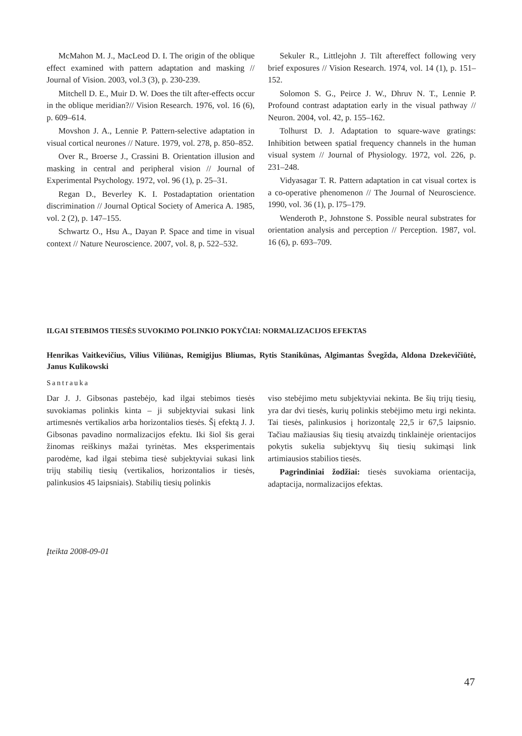McMahon M. J., MacLeod D. I. The origin of the oblique effect examined with pattern adaptation and masking // Journal of Vision. 2003, vol.3 (3), p. 230-239.
Mitchell D. E., Muir D. W. Does the tilt after-effects occur in the oblique meridian?// Vision Research. 1976, vol. 16 (6), p. 609–614.
Movshon J. A., Lennie P. Pattern-selective adaptation in visual cortical neurones // Nature. 1979, vol. 278, p. 850–852.
Over R., Broerse J., Crassini B. Orientation illusion and masking in central and peripheral vision // Journal of Experimental Psychology. 1972, vol. 96 (1), p. 25–31.
Regan D., Beverley K. I. Postadaptation orientation discrimination // Journal Optical Society of America A. 1985, vol. 2 (2), p. 147–155.
Schwartz O., Hsu A., Dayan P. Space and time in visual context // Nature Neuroscience. 2007, vol. 8, p. 522–532.
Sekuler R., Littlejohn J. Tilt aftereffect following very brief exposures // Vision Research. 1974, vol. 14 (1), p. 151–152.
Solomon S. G., Peirce J. W., Dhruv N. T., Lennie P. Profound contrast adaptation early in the visual pathway // Neuron. 2004, vol. 42, p. 155–162.
Tolhurst D. J. Adaptation to square-wave gratings: Inhibition between spatial frequency channels in the human visual system // Journal of Physiology. 1972, vol. 226, p. 231–248.
Vidyasagar T. R. Pattern adaptation in cat visual cortex is a co-operative phenomenon // The Journal of Neuroscience. 1990, vol. 36 (1), p. l75–179.
Wenderoth P., Johnstone S. Possible neural substrates for orientation analysis and perception // Perception. 1987, vol. 16 (6), p. 693–709.
ILGAI STEBIMOS TIESĖS SUVOKIMO POLINKIO POKYČIAI: NORMALIZACIJOS EFEKTAS
Henrikas Vaitkevičius, Vilius Viliūnas, Remigijus Bliumas, Rytis Stanikūnas, Algimantas Švegžda, Aldona Dzekevičiūtė, Janus Kulikowski
Santrauka
Dar J. J. Gibsonas pastebėjo, kad ilgai stebimos tiesės suvokiamas polinkis kinta – ji subjektyviai sukasi link artimesnės vertikalios arba horizontalios tiesės. Šį efektą J. J. Gibsonas pavadino normalizacijos efektu. Iki šiol šis gerai žinomas reiškinys mažai tyrinėtas. Mes eksperimentais parodėme, kad ilgai stebima tiesė subjektyviai sukasi link trijų stabilių tiesių (vertikalios, horizontalios ir tiesės, palinkusios 45 laipsniais). Stabilių tiesių polinkis
viso stebėjimo metu subjektyviai nekinta. Be šių trijų tiesių, yra dar dvi tiesės, kurių polinkis stebėjimo metu irgi nekinta. Tai tiesės, palinkusios į horizontalę 22,5 ir 67,5 laipsnio. Tačiau mažiausias šių tiesių atvaizdų tinklainėje orientacijos pokytis sukelia subjektyvų šių tiesių sukimąsi link artimiausios stabilios tiesės.
Pagrindiniai žodžiai: tiesės suvokiama orientacija, adaptacija, normalizacijos efektas.
Įteikta 2008-09-01
47